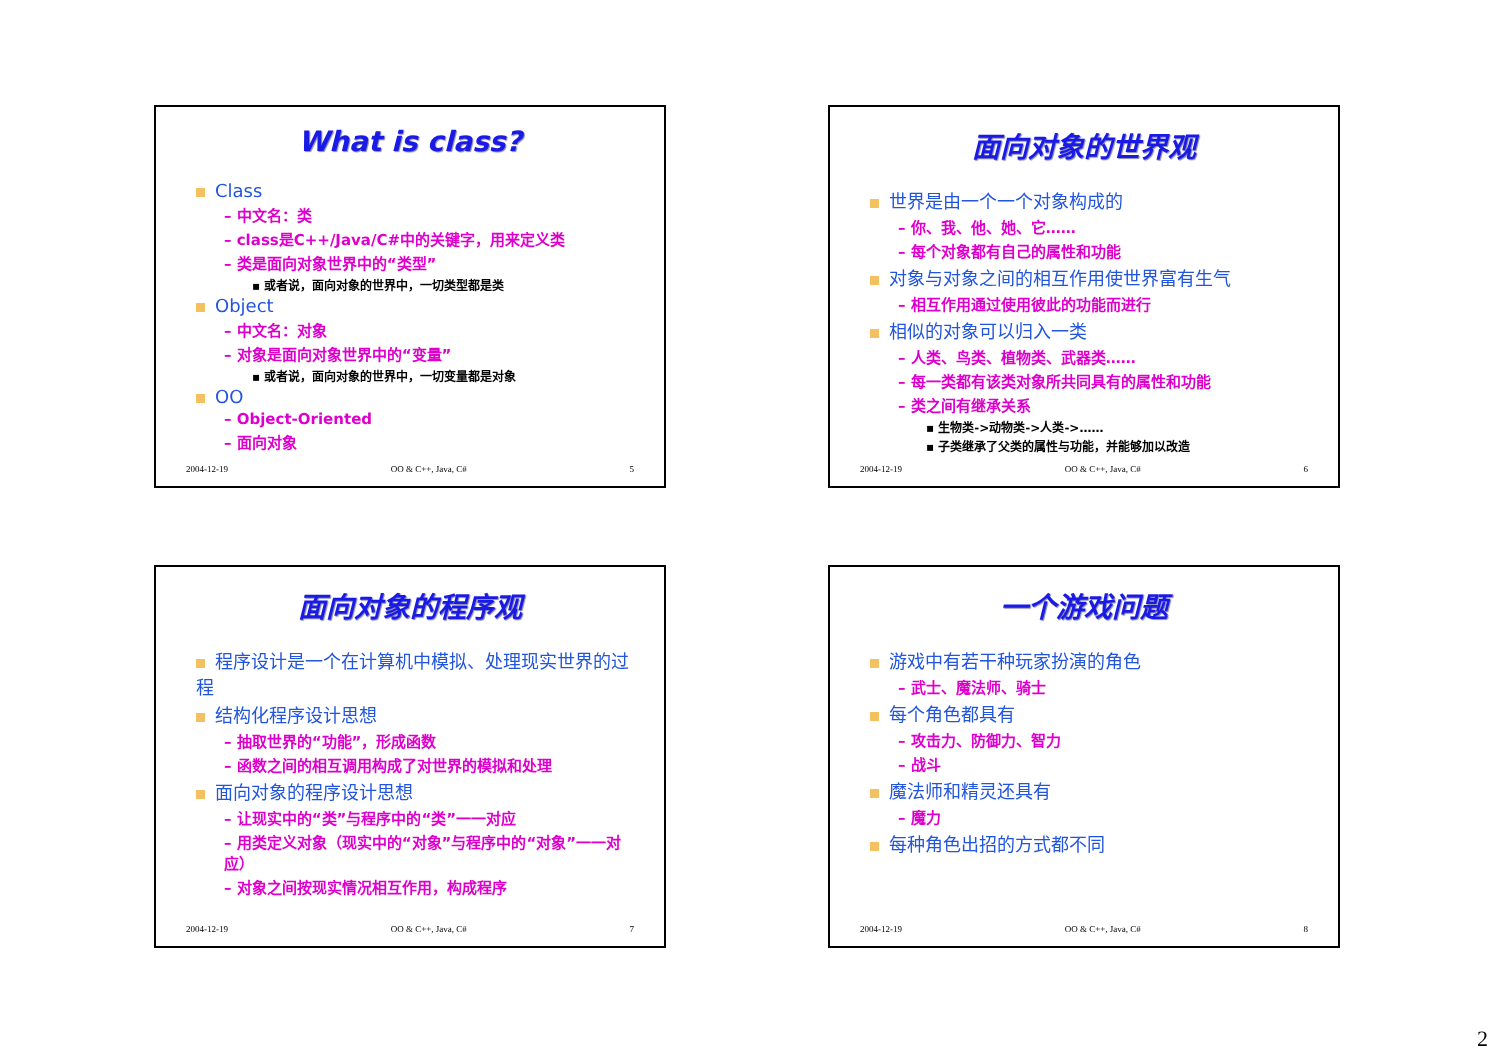What is class?
Class
– 中文名：类
– class是C++/Java/C#中的关键字，用来定义类
– 类是面向对象世界中的“类型”
▪ 或者说，面向对象的世界中，一切类型都是类
Object
– 中文名：对象
– 对象是面向对象世界中的“变量”
▪ 或者说，面向对象的世界中，一切变量都是对象
OO
– Object-Oriented
– 面向对象
2004-12-19 OO & C++, Java, C# 5
面向对象的世界观
世界是由一个一个对象构成的
– 你、我、他、她、它……
– 每个对象都有自己的属性和功能
对象与对象之间的相互作用使世界富有生气
– 相互作用通过使用彼此的功能而进行
相似的对象可以归入一类
– 人类、鸟类、植物类、武器类……
– 每一类都有该类对象所共同具有的属性和功能
– 类之间有继承关系
▪ 生物类->动物类->人类->……
▪ 子类继承了父类的属性与功能，并能够加以改造
2004-12-19 OO & C++, Java, C# 6
面向对象的程序观
程序设计是一个在计算机中模拟、处理现实世界的过程
结构化程序设计思想
– 抽取世界的“功能”，形成函数
– 函数之间的相互调用构成了对世界的模拟和处理
面向对象的程序设计思想
– 让现实中的“类”与程序中的“类”一一对应
– 用类定义对象（现实中的“对象”与程序中的“对象”一一对应）
– 对象之间按现实情况相互作用，构成程序
2004-12-19 OO & C++, Java, C# 7
一个游戏问题
游戏中有若干种玩家扮演的角色
– 武士、魔法师、骑士
每个角色都具有
– 攻击力、防御力、智力
– 战斗
魔法师和精灵还具有
– 魔力
每种角色出招的方式都不同
2004-12-19 OO & C++, Java, C# 8
2